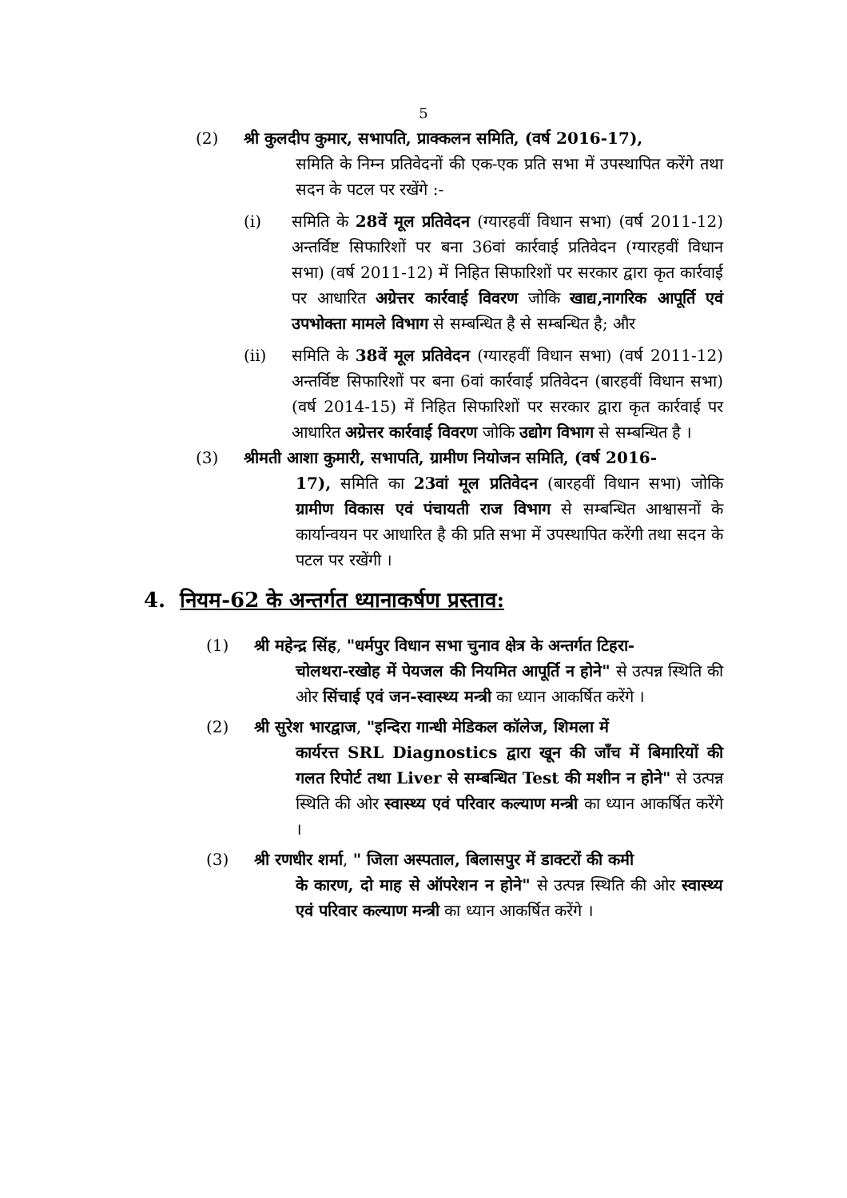5
(2) श्री कुलदीप कुमार, सभापति, प्राक्कलन समिति, (वर्ष 2016-17),
समिति के निम्न प्रतिवेदनों की एक-एक प्रति सभा में उपस्थापित करेंगे तथा सदन के पटल पर रखेंगे :-
(i) समिति के 28वें मूल प्रतिवेदन (ग्यारहवीं विधान सभा) (वर्ष 2011-12) अन्तर्विष्ट सिफारिशों पर बना 36वां कार्रवाई प्रतिवेदन (ग्यारहवीं विधान सभा) (वर्ष 2011-12) में निहित सिफारिशों पर सरकार द्वारा कृत कार्रवाई पर आधारित अग्रेत्तर कार्रवाई विवरण जोकि खाद्य,नागरिक आपूर्ति एवं उपभोक्ता मामले विभाग से सम्बन्धित है से सम्बन्धित है; और
(ii) समिति के 38वें मूल प्रतिवेदन (ग्यारहवीं विधान सभा) (वर्ष 2011-12) अन्तर्विष्ट सिफारिशों पर बना 6वां कार्रवाई प्रतिवेदन (बारहवीं विधान सभा) (वर्ष 2014-15) में निहित सिफारिशों पर सरकार द्वारा कृत कार्रवाई पर आधारित अग्रेत्तर कार्रवाई विवरण जोकि उद्योग विभाग से सम्बन्धित है ।
(3) श्रीमती आशा कुमारी, सभापति, ग्रामीण नियोजन समिति, (वर्ष 2016-
17), समिति का 23वां मूल प्रतिवेदन (बारहवीं विधान सभा) जोकि ग्रामीण विकास एवं पंचायती राज विभाग से सम्बन्धित आश्वासनों के कार्यान्वयन पर आधारित है की प्रति सभा में उपस्थापित करेंगी तथा सदन के पटल पर रखेंगी ।
4. नियम-62 के अन्तर्गत ध्यानाकर्षण प्रस्ताव:
(1) श्री महेन्द्र सिंह, "धर्मपुर विधान सभा चुनाव क्षेत्र के अन्तर्गत टिहरा-
चोलथरा-रखोह में पेयजल की नियमित आपूर्ति न होने" से उत्पन्न स्थिति की ओर सिंचाई एवं जन-स्वास्थ्य मन्त्री का ध्यान आकर्षित करेंगे ।
(2) श्री सुरेश भारद्वाज, "इन्दिरा गान्धी मेडिकल कॉलेज, शिमला में
कार्यरत्त SRL Diagnostics द्वारा खून की जाँच में बिमारियों की गलत रिपोर्ट तथा Liver से सम्बन्धित Test की मशीन न होने" से उत्पन्न स्थिति की ओर स्वास्थ्य एवं परिवार कल्याण मन्त्री का ध्यान आकर्षित करेंगे ।
(3) श्री रणधीर शर्मा, " जिला अस्पताल, बिलासपुर में डाक्टरों की कमी
के कारण, दो माह से ऑपरेशन न होने" से उत्पन्न स्थिति की ओर स्वास्थ्य एवं परिवार कल्याण मन्त्री का ध्यान आकर्षित करेंगे ।